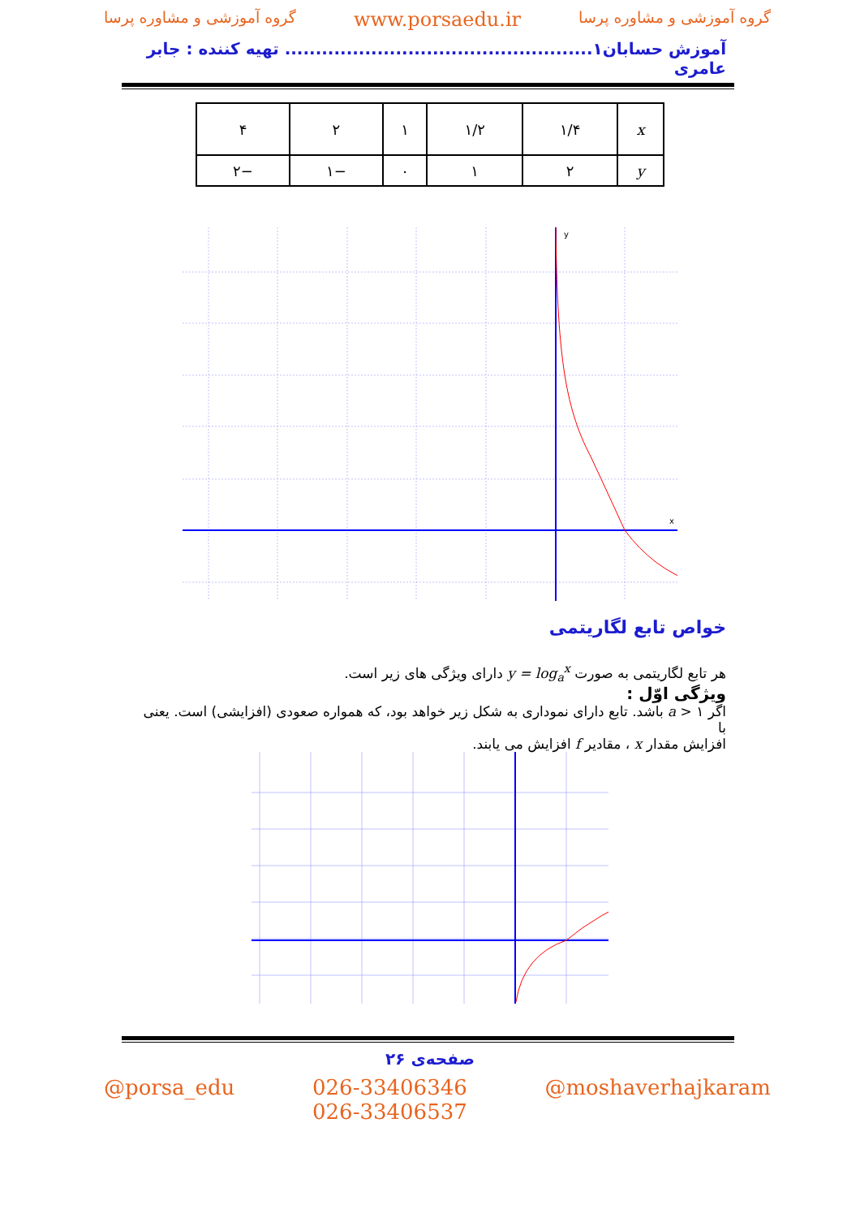گروه آموزشی و مشاوره پرسا www.porsaedu.ir گروه آموزشی و مشاوره پرسا
آموزش حسابان۱.................................................. تهیه کننده : جابر عامری
| x | ۱/۴ | ۱/۲ | ۱ | ۲ | ۴ |
| y | ۲ | ۱ | ۰ | −۱ | −۲ |
y
x
خواص تابع لگاریتمی
هر تابع لگاریتمی به صورت y = log<sub>a</sub><sup>x</sup> دارای ویژگی های زیر است.
ویژگی اوّل :
اگر a > ۱ باشد. تابع دارای نموداری به شکل زیر خواهد بود، که همواره صعودی (افزایشی) است. یعنی با
افزایش مقدار x ، مقادیر f افزایش می یابند.
صفحه‌ی ۲۶
@porsa_edu 026-33406346
026-33406537 @moshaverhajkaram